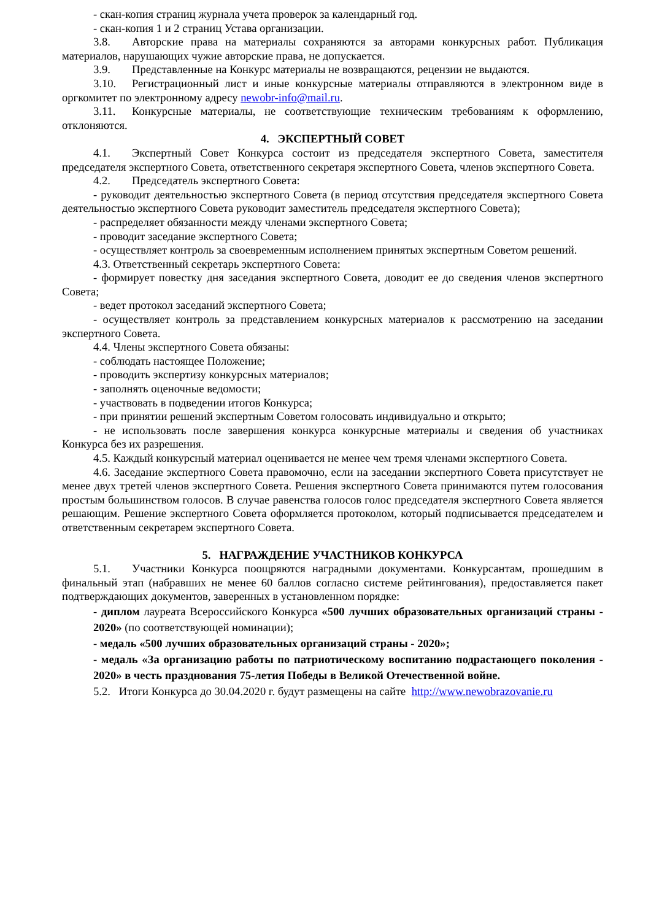- скан-копия страниц журнала учета проверок за календарный год.
- скан-копия 1 и 2 страниц Устава организации.
3.8. Авторские права на материалы сохраняются за авторами конкурсных работ. Публикация материалов, нарушающих чужие авторские права, не допускается.
3.9. Представленные на Конкурс материалы не возвращаются, рецензии не выдаются.
3.10. Регистрационный лист и иные конкурсные материалы отправляются в электронном виде в оргкомитет по электронному адресу newobr-info@mail.ru.
3.11. Конкурсные материалы, не соответствующие техническим требованиям к оформлению, отклоняются.
4. ЭКСПЕРТНЫЙ СОВЕТ
4.1. Экспертный Совет Конкурса состоит из председателя экспертного Совета, заместителя председателя экспертного Совета, ответственного секретаря экспертного Совета, членов экспертного Совета.
4.2. Председатель экспертного Совета:
- руководит деятельностью экспертного Совета (в период отсутствия председателя экспертного Совета деятельностью экспертного Совета руководит заместитель председателя экспертного Совета);
- распределяет обязанности между членами экспертного Совета;
- проводит заседание экспертного Совета;
- осуществляет контроль за своевременным исполнением принятых экспертным Советом решений.
4.3. Ответственный секретарь экспертного Совета:
- формирует повестку дня заседания экспертного Совета, доводит ее до сведения членов экспертного Совета;
- ведет протокол заседаний экспертного Совета;
- осуществляет контроль за представлением конкурсных материалов к рассмотрению на заседании экспертного Совета.
4.4. Члены экспертного Совета обязаны:
- соблюдать настоящее Положение;
- проводить экспертизу конкурсных материалов;
- заполнять оценочные ведомости;
- участвовать в подведении итогов Конкурса;
- при принятии решений экспертным Советом голосовать индивидуально и открыто;
- не использовать после завершения конкурса конкурсные материалы и сведения об участниках Конкурса без их разрешения.
4.5. Каждый конкурсный материал оценивается не менее чем тремя членами экспертного Совета.
4.6. Заседание экспертного Совета правомочно, если на заседании экспертного Совета присутствует не менее двух третей членов экспертного Совета. Решения экспертного Совета принимаются путем голосования простым большинством голосов. В случае равенства голосов голос председателя экспертного Совета является решающим. Решение экспертного Совета оформляется протоколом, который подписывается председателем и ответственным секретарем экспертного Совета.
5. НАГРАЖДЕНИЕ УЧАСТНИКОВ КОНКУРСА
5.1. Участники Конкурса поощряются наградными документами. Конкурсантам, прошедшим в финальный этап (набравших не менее 60 баллов согласно системе рейтингования), предоставляется пакет подтверждающих документов, заверенных в установленном порядке:
- диплом лауреата Всероссийского Конкурса «500 лучших образовательных организаций страны - 2020» (по соответствующей номинации);
- медаль «500 лучших образовательных организаций страны - 2020»;
- медаль «За организацию работы по патриотическому воспитанию подрастающего поколения - 2020» в честь празднования 75-летия Победы в Великой Отечественной войне.
5.2. Итоги Конкурса до 30.04.2020 г. будут размещены на сайте http://www.newobrazovanie.ru